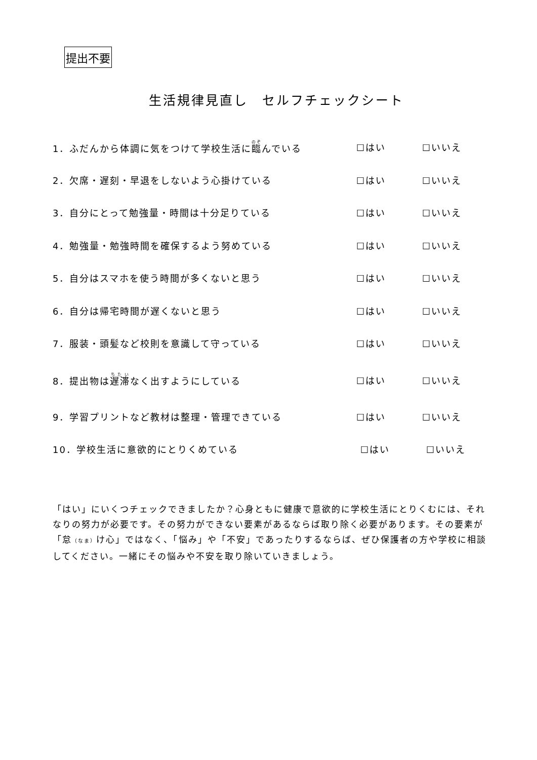提出不要
生活規律見直し　セルフチェックシート
1．ふだんから体調に気をつけて学校生活に臨んでいる ☐はい ☐いいえ
2．欠席・遅刻・早退をしないよう心掛けている ☐はい ☐いいえ
3．自分にとって勉強量・時間は十分足りている ☐はい ☐いいえ
4．勉強量・勉強時間を確保するよう努めている ☐はい ☐いいえ
5．自分はスマホを使う時間が多くないと思う ☐はい ☐いいえ
6．自分は帰宅時間が遅くないと思う ☐はい ☐いいえ
7．服装・頭髪など校則を意識して守っている ☐はい ☐いいえ
8．提出物は遅滞なく出すようにしている ☐はい ☐いいえ
9．学習プリントなど教材は整理・管理できている ☐はい ☐いいえ
10．学校生活に意欲的にとりくめている ☐はい ☐いいえ
「はい」にいくつチェックできましたか？心身ともに健康で意欲的に学校生活にとりくむには、それなりの努力が必要です。その努力ができない要素があるならば取り除く必要があります。その要素が「怠（なま）け心」ではなく、「悩み」や「不安」であったりするならば、ぜひ保護者の方や学校に相談してください。一緒にその悩みや不安を取り除いていきましょう。